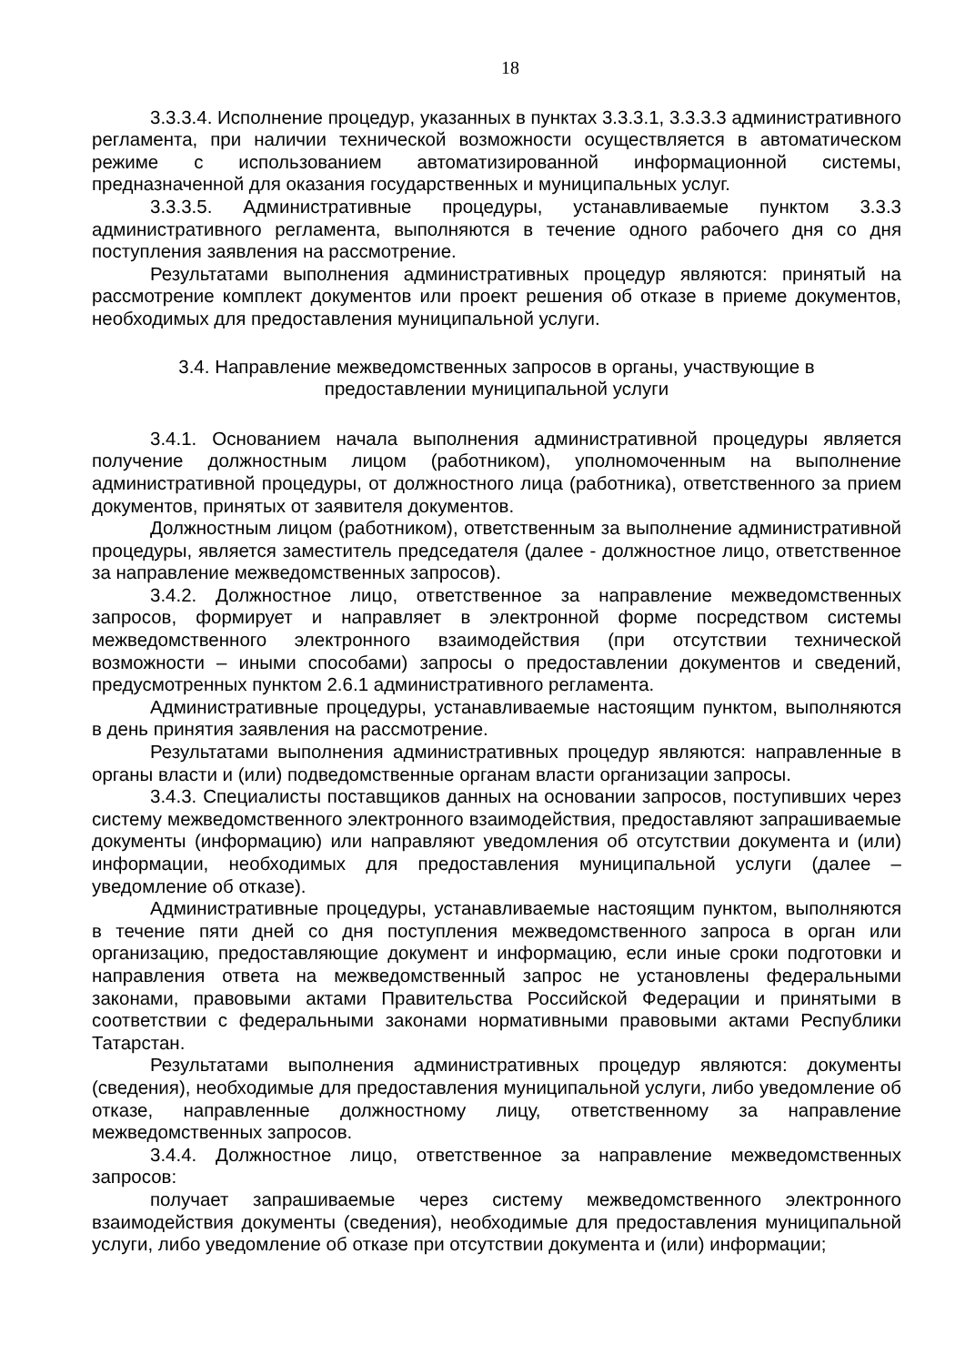18
3.3.3.4. Исполнение процедур, указанных в пунктах 3.3.3.1, 3.3.3.3 административного регламента, при наличии технической возможности осуществляется в автоматическом режиме с использованием автоматизированной информационной системы, предназначенной для оказания государственных и муниципальных услуг.
3.3.3.5. Административные процедуры, устанавливаемые пунктом 3.3.3 административного регламента, выполняются в течение одного рабочего дня со дня поступления заявления на рассмотрение.
Результатами выполнения административных процедур являются: принятый на рассмотрение комплект документов или проект решения об отказе в приеме документов, необходимых для предоставления муниципальной услуги.
3.4. Направление межведомственных запросов в органы, участвующие в
предоставлении муниципальной услуги
3.4.1. Основанием начала выполнения административной процедуры является получение должностным лицом (работником), уполномоченным на выполнение административной процедуры, от должностного лица (работника), ответственного за прием документов, принятых от заявителя документов.
Должностным лицом (работником), ответственным за выполнение административной процедуры, является заместитель председателя (далее - должностное лицо, ответственное за направление межведомственных запросов).
3.4.2. Должностное лицо, ответственное за направление межведомственных запросов, формирует и направляет в электронной форме посредством системы межведомственного электронного взаимодействия (при отсутствии технической возможности – иными способами) запросы о предоставлении документов и сведений, предусмотренных пунктом 2.6.1 административного регламента.
Административные процедуры, устанавливаемые настоящим пунктом, выполняются в день принятия заявления на рассмотрение.
Результатами выполнения административных процедур являются: направленные в органы власти и (или) подведомственные органам власти организации запросы.
3.4.3. Специалисты поставщиков данных на основании запросов, поступивших через систему межведомственного электронного взаимодействия, предоставляют запрашиваемые документы (информацию) или направляют уведомления об отсутствии документа и (или) информации, необходимых для предоставления муниципальной услуги (далее – уведомление об отказе).
Административные процедуры, устанавливаемые настоящим пунктом, выполняются в течение пяти дней со дня поступления межведомственного запроса в орган или организацию, предоставляющие документ и информацию, если иные сроки подготовки и направления ответа на межведомственный запрос не установлены федеральными законами, правовыми актами Правительства Российской Федерации и принятыми в соответствии с федеральными законами нормативными правовыми актами Республики Татарстан.
Результатами выполнения административных процедур являются: документы (сведения), необходимые для предоставления муниципальной услуги, либо уведомление об отказе, направленные должностному лицу, ответственному за направление межведомственных запросов.
3.4.4. Должностное лицо, ответственное за направление межведомственных запросов:
получает запрашиваемые через систему межведомственного электронного взаимодействия документы (сведения), необходимые для предоставления муниципальной услуги, либо уведомление об отказе при отсутствии документа и (или) информации;